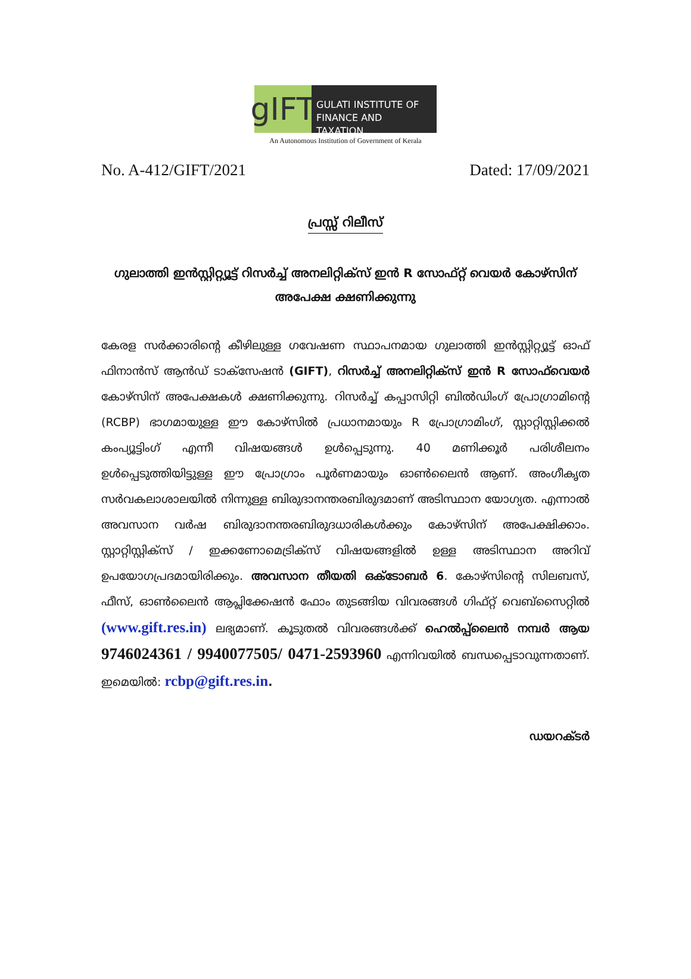gIFT
GULATI INSTITUTE OF FINANCE AND TAXATION
An Autonomous Institution of Government of Kerala
No. A-412/GIFT/2021 Dated: 17/09/2021
പ്രസ്സ് റിലീസ്
ഗുലാത്തി ഇൻസ്റ്റിറ്റ്യൂട്ട് റിസർച്ച് അനലിറ്റിക്സ് ഇൻ R സോഫ്റ്റ് വെയർ കോഴ്സിന് അപേക്ഷ ക്ഷണിക്കുന്നു
കേരള സർക്കാരിന്റെ കീഴിലുള്ള ഗവേഷണ സ്ഥാപനമായ ഗുലാത്തി ഇൻസ്റ്റിറ്റ്യൂട്ട് ഓഫ് ഫിനാൻസ് ആൻഡ് ടാക്സേഷൻ (GIFT), റിസർച്ച് അനലിറ്റിക്സ് ഇൻ R സോഫ്‌വെയർ കോഴ്സിന് അപേക്ഷകൾ ക്ഷണിക്കുന്നു. റിസർച്ച് കപ്പാസിറ്റി ബിൽഡിംഗ് പ്രോഗ്രാമിന്റെ (RCBP) ഭാഗമായുള്ള ഈ കോഴ്സിൽ പ്രധാനമായും R പ്രോഗ്രാമിംഗ്, സ്റ്റാറ്റിസ്റ്റിക്കൽ കംപ്യൂട്ടിംഗ് എന്നീ വിഷയങ്ങൾ ഉൾപ്പെടുന്നു. 40 മണിക്കൂർ പരിശീലനം ഉൾപ്പെടുത്തിയിട്ടുള്ള ഈ പ്രോഗ്രാം പൂർണമായും ഓൺലൈൻ ആണ്. അംഗീകൃത സർവകലാശാലയിൽ നിന്നുള്ള ബിരുദാനന്തരബിരുദമാണ് അടിസ്ഥാന യോഗ്യത. എന്നാൽ അവസാന വർഷ ബിരുദാനന്തരബിരുദധാരികൾക്കും കോഴ്സിന് അപേക്ഷിക്കാം. സ്റ്റാറ്റിസ്റ്റിക്സ് / ഇക്കണോമെട്രിക്സ് വിഷയങ്ങളിൽ ഉള്ള അടിസ്ഥാന അറിവ് ഉപയോഗപ്രദമായിരിക്കും. അവസാന തീയതി ഒക്ടോബർ 6. കോഴ്സിന്റെ സിലബസ്, ഫീസ്, ഓൺലൈൻ ആപ്ലിക്കേഷൻ ഫോം തുടങ്ങിയ വിവരങ്ങൾ ഗിഫ്റ്റ് വെബ്സൈറ്റിൽ (www.gift.res.in) ലഭ്യമാണ്. കൂടുതൽ വിവരങ്ങൾക്ക് ഹെൽപ്പ്ലൈൻ നമ്പർ ആയ 9746024361 / 9940077505/ 0471-2593960 എന്നിവയിൽ ബന്ധപ്പെടാവുന്നതാണ്. ഇമെയിൽ: rcbp@gift.res.in.
ഡയറക്ടർ